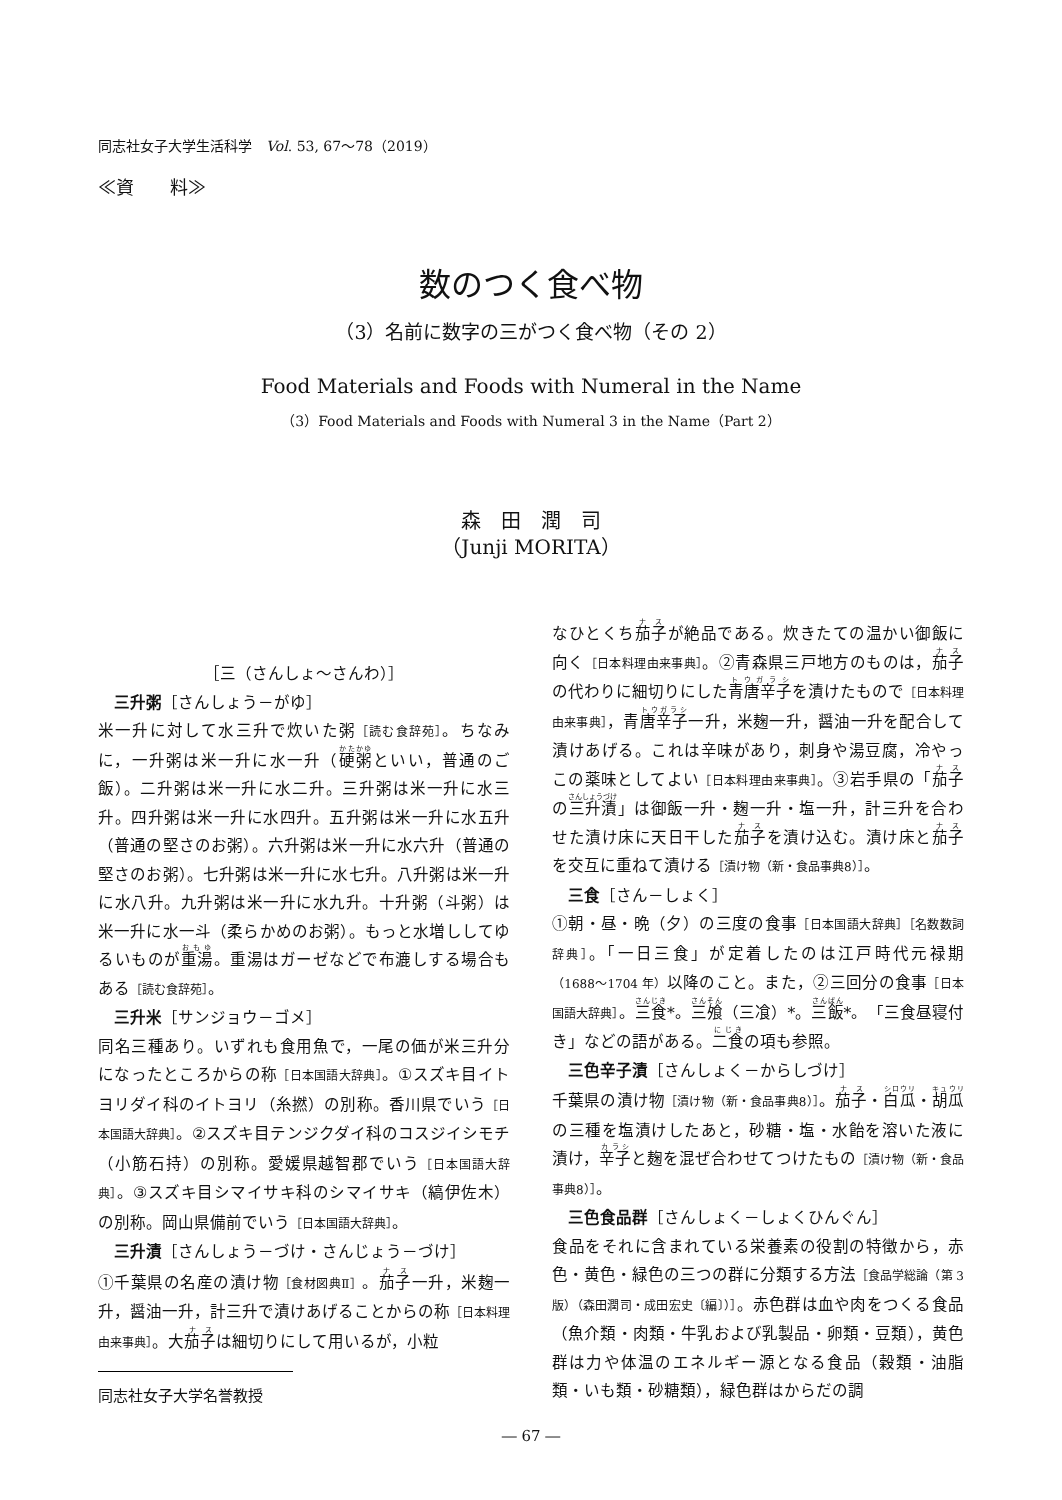同志社女子大学生活科学　Vol. 53, 67〜78（2019）
≪資　　料≫
数のつく食べ物
（3）名前に数字の三がつく食べ物（その 2）
Food Materials and Foods with Numeral in the Name
（3）Food Materials and Foods with Numeral 3 in the Name（Part 2）
森　田　潤　司
（Junji MORITA）
［三（さんしょ〜さんわ）］
三升粥［さんしょう－がゆ］
米一升に対して水三升で炊いた粥［読む食辞苑］。ちなみに，一升粥は米一升に水一升（硬粥といい，普通のご飯）。二升粥は米一升に水二升。三升粥は米一升に水三升。四升粥は米一升に水四升。五升粥は米一升に水五升（普通の堅さのお粥）。六升粥は米一升に水六升（普通の堅さのお粥）。七升粥は米一升に水七升。八升粥は米一升に水八升。九升粥は米一升に水九升。十升粥（斗粥）は米一升に水一斗（柔らかめのお粥）。もっと水増ししてゆるいものが重湯。重湯はガーゼなどで布漉しする場合もある［読む食辞苑］。
三升米［サンジョウ－ゴメ］
同名三種あり。いずれも食用魚で，一尾の価が米三升分になったところからの称［日本国語大辞典］。①スズキ目イトヨリダイ科のイトヨリ（糸撚）の別称。香川県でいう［日本国語大辞典］。②スズキ目テンジクダイ科のコスジイシモチ（小筋石持）の別称。愛媛県越智郡でいう［日本国語大辞典］。③スズキ目シマイサキ科のシマイサキ（縞伊佐木）の別称。岡山県備前でいう［日本国語大辞典］。
三升漬［さんしょう－づけ・さんじょう－づけ］
①千葉県の名産の漬け物［食材図典Ⅱ］。茄子一升，米麹一升，醤油一升，計三升で漬けあげることからの称［日本料理由来事典］。大茄子は細切りにして用いるが，小粒
同志社女子大学名誉教授
なひとくち茄子が絶品である。炊きたての温かい御飯に向く［日本料理由来事典］。②青森県三戸地方のものは，茄子の代わりに細切りにした青唐辛子を漬けたもので［日本料理由来事典］，青唐辛子一升，米麹一升，醤油一升を配合して漬けあげる。これは辛味があり，刺身や湯豆腐，冷やっこの薬味としてよい［日本料理由来事典］。③岩手県の「茄子の三升漬」は御飯一升・麹一升・塩一升，計三升を合わせた漬け床に天日干した茄子を漬け込む。漬け床と茄子を交互に重ねて漬ける［漬け物（新・食品事典8）］。
三食［さん－しょく］
①朝・昼・晩（夕）の三度の食事［日本国語大辞典］［名数数詞辞典］。「一日三食」が定着したのは江戸時代元禄期（1688〜1704 年）以降のこと。また，②三回分の食事［日本国語大辞典］。三食*。三飧（三飡）*。三飯*。「三食昼寝付き」などの語がある。二食の項も参照。
三色辛子漬［さんしょく－からしづけ］
千葉県の漬け物［漬け物（新・食品事典8）］。茄子・白瓜・胡瓜の三種を塩漬けしたあと，砂糖・塩・水飴を溶いた液に漬け，辛子と麹を混ぜ合わせてつけたもの［漬け物（新・食品事典8）］。
三色食品群［さんしょく－しょくひんぐん］
食品をそれに含まれている栄養素の役割の特徴から，赤色・黄色・緑色の三つの群に分類する方法［食品学総論（第 3 版）（森田潤司・成田宏史〔編〕）］。赤色群は血や肉をつくる食品（魚介類・肉類・牛乳および乳製品・卵類・豆類），黄色群は力や体温のエネルギー源となる食品（穀類・油脂類・いも類・砂糖類），緑色群はからだの調
― 67 ―